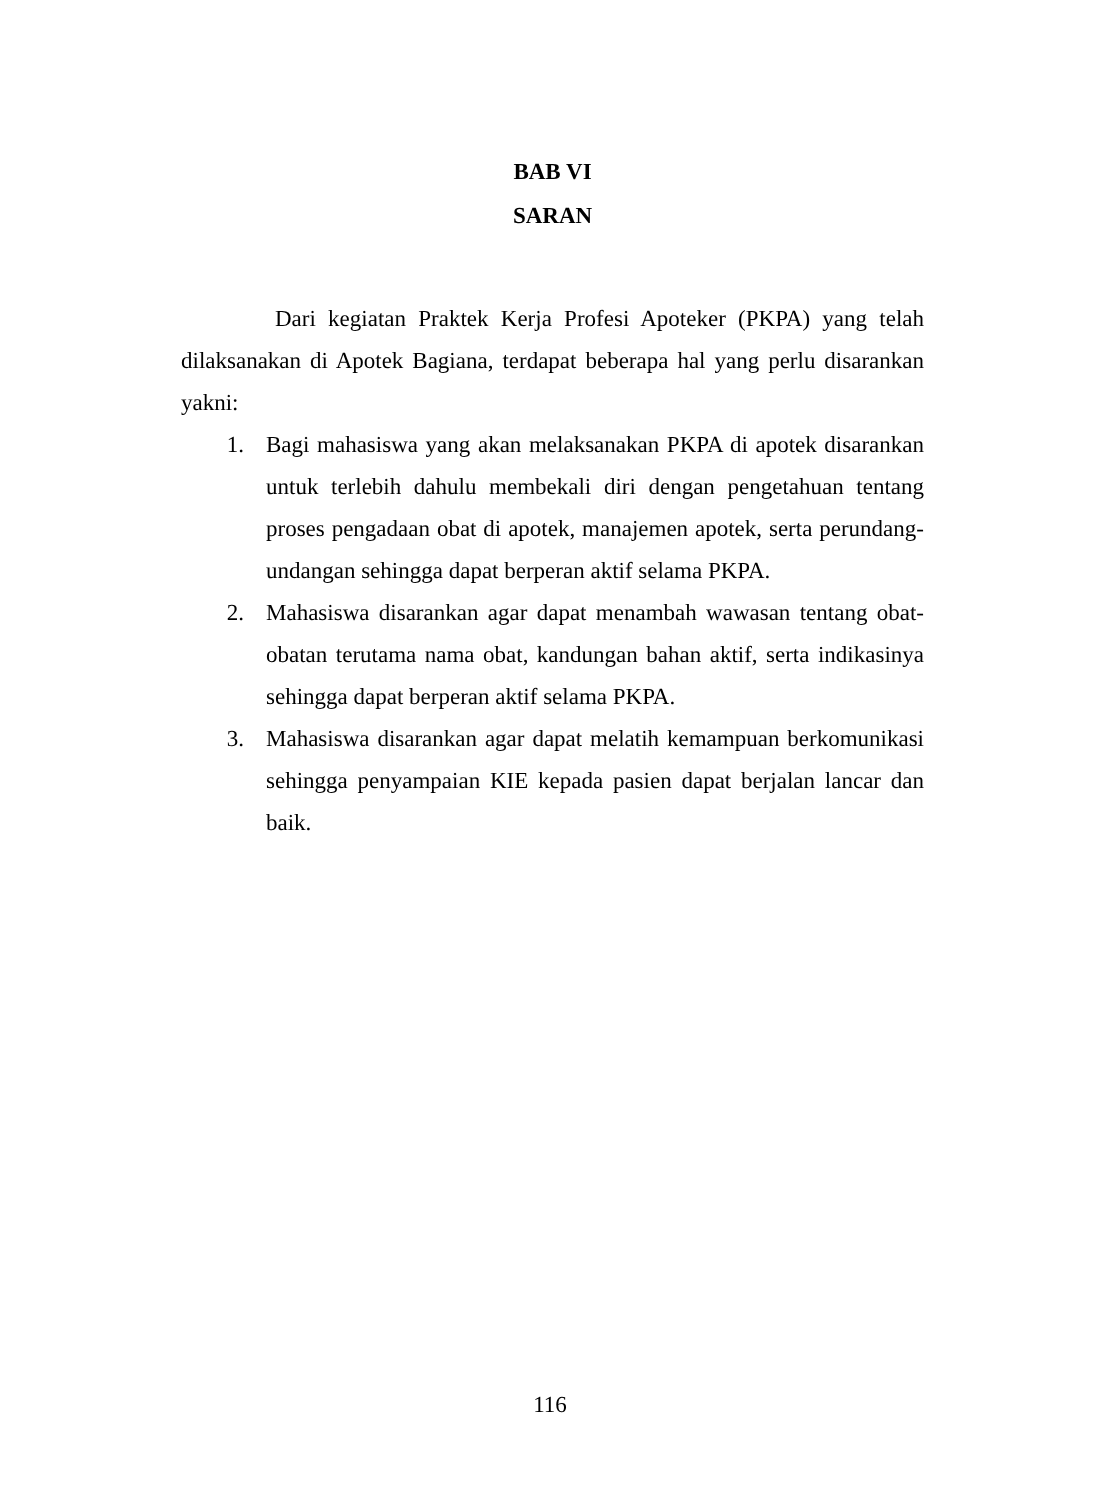BAB VI
SARAN
Dari kegiatan Praktek Kerja Profesi Apoteker (PKPA) yang telah dilaksanakan di Apotek Bagiana, terdapat beberapa hal yang perlu disarankan yakni:
1. Bagi mahasiswa yang akan melaksanakan PKPA di apotek disarankan untuk terlebih dahulu membekali diri dengan pengetahuan tentang proses pengadaan obat di apotek, manajemen apotek, serta perundang-undangan sehingga dapat berperan aktif selama PKPA.
2. Mahasiswa disarankan agar dapat menambah wawasan tentang obat-obatan terutama nama obat, kandungan bahan aktif, serta indikasinya sehingga dapat berperan aktif selama PKPA.
3. Mahasiswa disarankan agar dapat melatih kemampuan berkomunikasi sehingga penyampaian KIE kepada pasien dapat berjalan lancar dan baik.
116